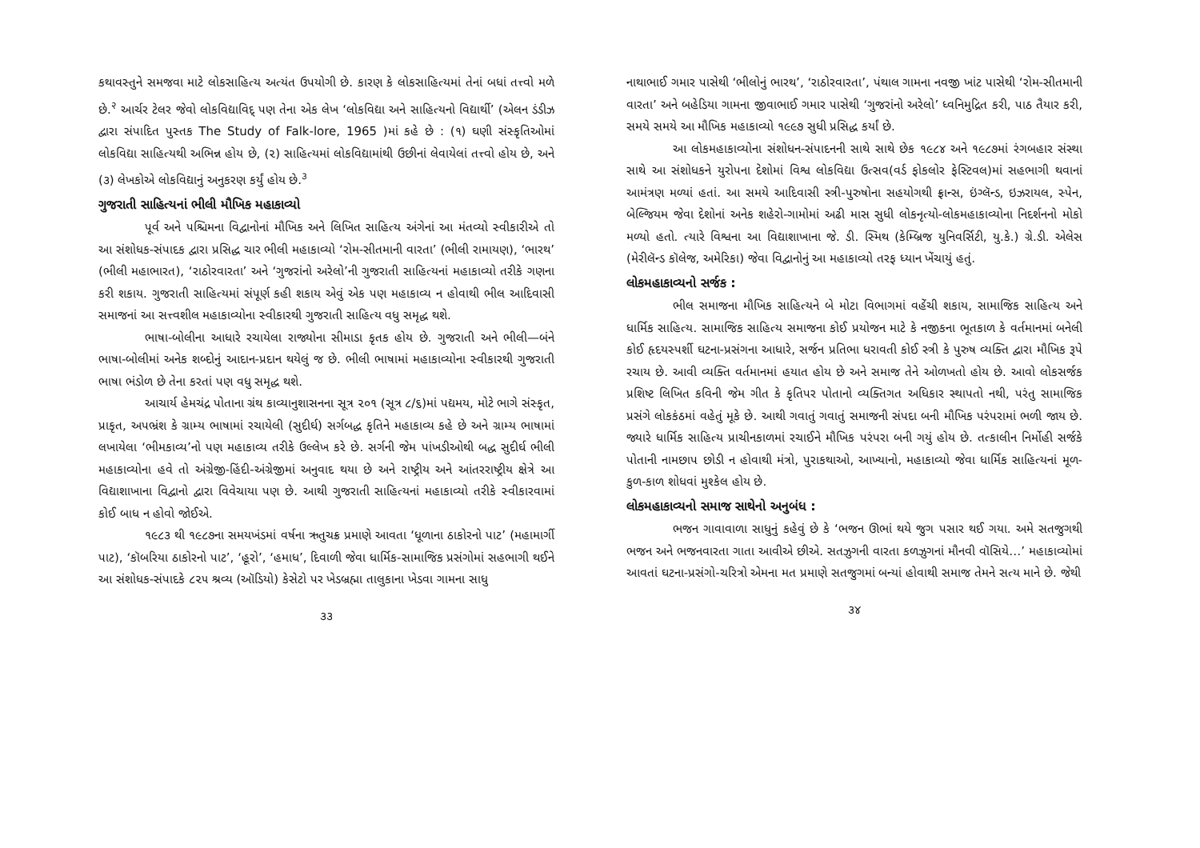કથાવસ્તુને સમજવા માટે લોકસાહિત્ય અત્યંત ઉપયોગી છે. કારણ કે લોકસાહિત્યમાં તેનાં બધાં તત્ત્વો મળે છે.<sup>२</sup> આર્ચર ટેલર જેવો લોકવિદ્યાવિદ્ પણ તેના એક લેખ ‘લોકવિદ્યા અને સાહિત્યનો વિદ્યાર્થી’ (એલન ડંડીઝ દ્વારા સંપાદિત પુસ્તક The Study of Falk-lore, 1965 )માં કહે છે : (૧) ઘણી સંસ્કૃતિઓમાં લોકવિદ્યા સાહિત્યથી અભિન્ન હોય છે, (૨) સાહિત્યમાં લોકવિદ્યામાંથી ઉછીનાં લેવાયેલાં તત્ત્વો હોય છે, અને (૩) લેખકોએ લોકવિદ્યાનું અનુકરણ કર્યું હોય છે.<sup>૩</sup>
ગુજરાતી સાહિત્યનાં ભીલી મૌખિક મહાકાવ્યો
પૂર્વ અને પશ્ચિમના વિદ્વાનોનાં મૌખિક અને લિખિત સાહિત્ય અંગેનાં આ મંતવ્યો સ્વીકારીએ તો આ સંશોધક-સંપાદક દ્વારા પ્રસિદ્ધ ચાર ભીલી મહાકાવ્યો ‘રોમ-સીતમાની વારતા’ (ભીલી રામાયણ), ‘ભારથ’ (ભીલી મહાભારત), ‘રાઠોરવારતા’ અને ‘ગુજરાંનો અરેલો’ની ગુજરાતી સાહિત્યનાં મહાકાવ્યો તરીકે ગણના કરી શકાય. ગુજરાતી સાહિત્યમાં સંપૂર્ણ કહી શકાય એવું એક પણ મહાકાવ્ય ન હોવાથી ભીલ આદિવાસી સમાજનાં આ સત્ત્વશીલ મહાકાવ્યોના સ્વીકારથી ગુજરાતી સાહિત્ય વધુ સમૃદ્ધ થશે.
ભાષા-બોલીના આધારે રચાયેલા રાજ્યોના સીમાડા કૃતક હોય છે. ગુજરાતી અને ભીલી—બંને ભાષા-બોલીમાં અનેક શબ્દોનું આદાન-પ્રદાન થયેલું જ છે. ભીલી ભાષામાં મહાકાવ્યોના સ્વીકારથી ગુજરાતી ભાષા ભંડોળ છે તેના કરતાં પણ વધુ સમૃદ્ધ થશે.
આચાર્ય હેમચંદ્ર પોતાના ગ્રંથ કાવ્યાનુશાસનના સૂત્ર ૨૦૧ (સૂત્ર ૮/૬)માં પદ્યમય, મોટે ભાગે સંસ્કૃત, પ્રાકૃત, અપભ્રંશ કે ગ્રામ્ય ભાષામાં રચાયેલી (સુદીર્ઘ) સર્ગબદ્ધ કૃતિને મહાકાવ્ય કહે છે અને ગ્રામ્ય ભાષામાં લખાયેલા ‘ભીમકાવ્ય’નો પણ મહાકાવ્ય તરીકે ઉલ્લેખ કરે છે. સર્ગની જેમ પાંખડીઓથી બદ્ધ સુદીર્ઘ ભીલી મહાકાવ્યોના હવે તો અંગ્રેજી-હિંદી-અંગ્રેજીમાં અનુવાદ થયા છે અને રાષ્ટ્રીય અને આંતરરાષ્ટ્રીય ક્ષેત્રે આ વિદ્યાશાખાના વિદ્વાનો દ્વારા વિવેચાયા પણ છે. આથી ગુજરાતી સાહિત્યનાં મહાકાવ્યો તરીકે સ્વીકારવામાં કોઈ બાધ ન હોવો જોઈએ.
૧૯૮૩ થી ૧૯૮૭ના સમયખંડમાં વર્ષના ઋતુચક્ર પ્રમાણે આવતા ‘ધૂળાના ઠાકોરનો પાટ’ (મહામાર્ગી પાટ), ‘કૉબરિયા ઠાકોરનો પાટ’, ‘હૂરો’, ‘હમાધ’, દિવાળી જેવા ધાર્મિક-સામાજિક પ્રસંગોમાં સહભાગી થઈને આ સંશોધક-સંપાદકે ૮૨૫ શ્રવ્ય (ઑડિયો) કેસેટો પર ખેડબ્રહ્મા તાલુકાના ખેડવા ગામના સાધુ
૩૩
નાથાભાઈ ગમાર પાસેથી ‘ભીલોનું ભારથ’, ‘રાઠોરવારતા’, પંથાલ ગામના નવજી ખાંટ પાસેથી ‘રોમ-સીતમાની વારતા’ અને બહેડિયા ગામના જીવાભાઈ ગમાર પાસેથી ‘ગુજરાંનો અરેલો’ ધ્વનિમુદ્રિત કરી, પાઠ તૈયાર કરી, સમયે સમયે આ મૌખિક મહાકાવ્યો ૧૯૯૭ સુધી પ્રસિદ્ધ કર્યાં છે.
આ લોકમહાકાવ્યોના સંશોધન-સંપાદનની સાથે સાથે છેક ૧૯૮૪ અને ૧૯૮૭માં રંગબહાર સંસ્થા સાથે આ સંશોધકને યુરોપના દેશોમાં વિશ્વ લોકવિદ્યા ઉત્સવ(વર્ડ ફોકલોર ફેસ્ટિવલ)માં સહભાગી થવાનાં આમંત્રણ મળ્યાં હતાં. આ સમયે આદિવાસી સ્ત્રી-પુરુષોના સહયોગથી ફ્રાન્સ, ઇંગ્લૅન્ડ, ઇઝરાયલ, સ્પેન, બેલ્જિયમ જેવા દેશોનાં અનેક શહેરો-ગામોમાં અઢી માસ સુધી લોકનૃત્યો-લોકમહાકાવ્યોના નિદર્શનનો મોકો મળ્યો હતો. ત્યારે વિશ્વના આ વિદ્યાશાખાના જે. ડી. સ્મિથ (કેમ્બ્રિજ યુનિવર્સિટી, યુ.કે.) ગ્રે.ડી. એલેસ (મેરીલૅન્ડ કૉલેજ, અમેરિકા) જેવા વિદ્વાનોનું આ મહાકાવ્યો તરફ ધ્યાન ખેંચાયું હતું.
લોકમહાકાવ્યનો સર્જક :
ભીલ સમાજના મૌખિક સાહિત્યને બે મોટા વિભાગમાં વહેંચી શકાય, સામાજિક સાહિત્ય અને ધાર્મિક સાહિત્ય. સામાજિક સાહિત્ય સમાજના કોઈ પ્રયોજન માટે કે નજીકના ભૂતકાળ કે વર્તમાનમાં બનેલી કોઈ હૃદયસ્પર્શી ઘટના-પ્રસંગના આધારે, સર્જન પ્રતિભા ધરાવતી કોઈ સ્ત્રી કે પુરુષ વ્યક્તિ દ્વારા મૌખિક રૂપે રચાય છે. આવી વ્યક્તિ વર્તમાનમાં હયાત હોય છે અને સમાજ તેને ઓળખતો હોય છે. આવો લોકસર્જક પ્રશિષ્ટ લિખિત કવિની જેમ ગીત કે કૃતિપર પોતાનો વ્યક્તિગત અધિકાર સ્થાપતો નથી, પરંતુ સામાજિક પ્રસંગે લોકકંઠમાં વહેતું મૂકે છે. આથી ગવાતું ગવાતું સમાજની સંપદા બની મૌખિક પરંપરામાં ભળી જાય છે. જ્યારે ધાર્મિક સાહિત્ય પ્રાચીનકાળમાં રચાઈને મૌખિક પરંપરા બની ગયું હોય છે. તત્કાલીન નિર્મોહી સર્જકે પોતાની નામછાપ છોડી ન હોવાથી મંત્રો, પુરાકથાઓ, આખ્યાનો, મહાકાવ્યો જેવા ધાર્મિક સાહિત્યનાં મૂળ-કુળ-કાળ શોધવાં મુશ્કેલ હોય છે.
લોકમહાકાવ્યનો સમાજ સાથેનો અનુબંધ :
ભજન ગાવાવાળા સાધુનું કહેવું છે કે ‘ભજન ઊભાં થયે જુગ પસાર થઈ ગયા. અમે સતજુગથી ભજન અને ભજનવારતા ગાતા આવીએ છીએ. સતઝુગની વારતા કળઝુગનાં મૌનવી વૉસિયે…’ મહાકાવ્યોમાં આવતાં ઘટના-પ્રસંગો-ચરિત્રો એમના મત પ્રમાણે સતજુગમાં બન્યાં હોવાથી સમાજ તેમને સત્ય માને છે. જેથી
૩૪